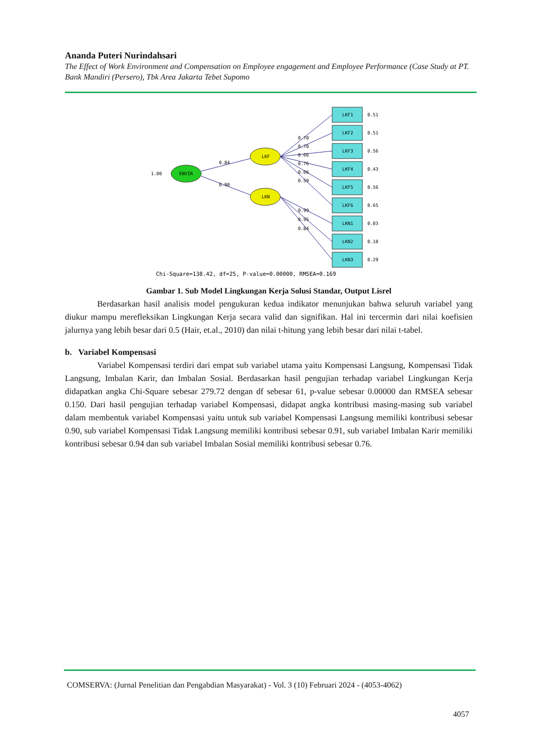Ananda Puteri Nurindahsari
The Effect of Work Environment and Compensation on Employee engagement and Employee Performance (Case Study at PT. Bank Mandiri (Persero), Tbk Area Jakarta Tebet Supomo
1.00
ENVIR
LKF
LKN
0.84
0.90
LKF1
LKF2
LKF3
LKF4
LKF5
LKF6
LKN1
LKN2
LKN3
0.51
0.51
0.56
0.43
0.56
0.65
0.03
0.10
0.29
0.70
0.70
0.66
0.76
0.66
0.59
0.99
0.95
0.84
Chi-Square=138.42, df=25, P-value=0.00000, RMSEA=0.169
Gambar 1. Sub Model Lingkungan Kerja Solusi Standar, Output Lisrel
Berdasarkan hasil analisis model pengukuran kedua indikator menunjukan bahwa seluruh variabel yang diukur mampu merefleksikan Lingkungan Kerja secara valid dan signifikan. Hal ini tercermin dari nilai koefisien jalurnya yang lebih besar dari 0.5 (Hair, et.al., 2010) dan nilai t-hitung yang lebih besar dari nilai t-tabel.
b. Variabel Kompensasi
Variabel Kompensasi terdiri dari empat sub variabel utama yaitu Kompensasi Langsung, Kompensasi Tidak Langsung, Imbalan Karir, dan Imbalan Sosial. Berdasarkan hasil pengujian terhadap variabel Lingkungan Kerja didapatkan angka Chi-Square sebesar 279.72 dengan df sebesar 61, p-value sebesar 0.00000 dan RMSEA sebesar 0.150. Dari hasil pengujian terhadap variabel Kompensasi, didapat angka kontribusi masing-masing sub variabel dalam membentuk variabel Kompensasi yaitu untuk sub variabel Kompensasi Langsung memiliki kontribusi sebesar 0.90, sub variabel Kompensasi Tidak Langsung memiliki kontribusi sebesar 0.91, sub variabel Imbalan Karir memiliki kontribusi sebesar 0.94 dan sub variabel Imbalan Sosial memiliki kontribusi sebesar 0.76.
COMSERVA: (Jurnal Penelitian dan Pengabdian Masyarakat) - Vol. 3 (10) Februari 2024 - (4053-4062)
4057